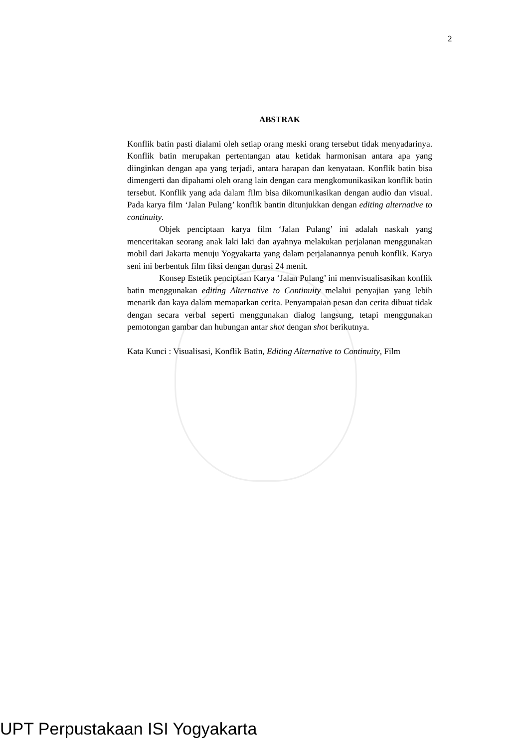2
ABSTRAK
Konflik batin pasti dialami oleh setiap orang meski orang tersebut tidak menyadarinya. Konflik batin merupakan pertentangan atau ketidak harmonisan antara apa yang diinginkan dengan apa yang terjadi, antara harapan dan kenyataan. Konflik batin bisa dimengerti dan dipahami oleh orang lain dengan cara mengkomunikasikan konflik batin tersebut. Konflik yang ada dalam film bisa dikomunikasikan dengan audio dan visual. Pada karya film ‘Jalan Pulang’ konflik bantin ditunjukkan dengan editing alternative to continuity.
Objek penciptaan karya film ‘Jalan Pulang’ ini adalah naskah yang menceritakan seorang anak laki laki dan ayahnya melakukan perjalanan menggunakan mobil dari Jakarta menuju Yogyakarta yang dalam perjalanannya penuh konflik. Karya seni ini berbentuk film fiksi dengan durasi 24 menit.
Konsep Estetik penciptaan Karya ‘Jalan Pulang’ ini memvisualisasikan konflik batin menggunakan editing Alternative to Continuity melalui penyajian yang lebih menarik dan kaya dalam memaparkan cerita. Penyampaian pesan dan cerita dibuat tidak dengan secara verbal seperti menggunakan dialog langsung, tetapi menggunakan pemotongan gambar dan hubungan antar shot dengan shot berikutnya.
Kata Kunci : Visualisasi, Konflik Batin, Editing Alternative to Continuity, Film
UPT Perpustakaan ISI Yogyakarta